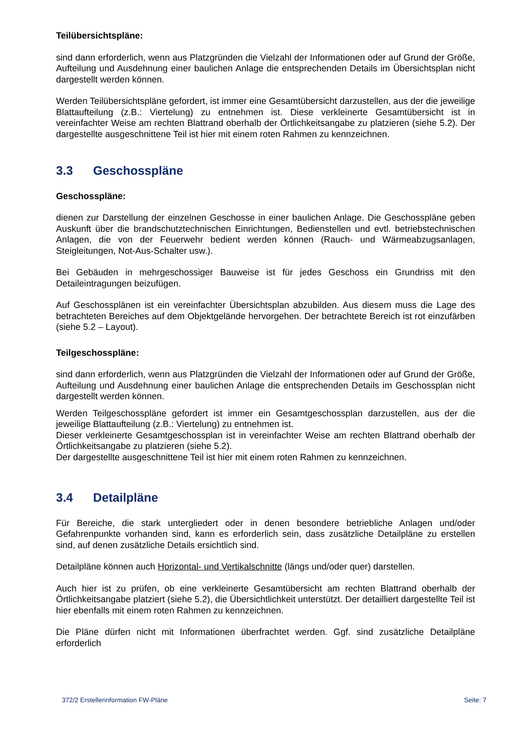Teilübersichtspläne:
sind dann erforderlich, wenn aus Platzgründen die Vielzahl der Informationen oder auf Grund der Größe, Aufteilung und Ausdehnung einer baulichen Anlage die entsprechenden Details im Übersichtsplan nicht dargestellt werden können.
Werden Teilübersichtspläne gefordert, ist immer eine Gesamtübersicht darzustellen, aus der die jeweilige Blattaufteilung (z.B.: Viertelung) zu entnehmen ist. Diese verkleinerte Gesamtübersicht ist in vereinfachter Weise am rechten Blattrand oberhalb der Örtlichkeitsangabe zu platzieren (siehe 5.2). Der dargestellte ausgeschnittene Teil ist hier mit einem roten Rahmen zu kennzeichnen.
3.3 Geschosspläne
Geschosspläne:
dienen zur Darstellung der einzelnen Geschosse in einer baulichen Anlage. Die Geschosspläne geben Auskunft über die brandschutztechnischen Einrichtungen, Bedienstellen und evtl. betriebstechnischen Anlagen, die von der Feuerwehr bedient werden können (Rauch- und Wärmeabzugsanlagen, Steigleitungen, Not-Aus-Schalter usw.).
Bei Gebäuden in mehrgeschossiger Bauweise ist für jedes Geschoss ein Grundriss mit den Detaileintragungen beizufügen.
Auf Geschossplänen ist ein vereinfachter Übersichtsplan abzubilden. Aus diesem muss die Lage des betrachteten Bereiches auf dem Objektgelände hervorgehen. Der betrachtete Bereich ist rot einzufärben (siehe 5.2 – Layout).
Teilgeschosspläne:
sind dann erforderlich, wenn aus Platzgründen die Vielzahl der Informationen oder auf Grund der Größe, Aufteilung und Ausdehnung einer baulichen Anlage die entsprechenden Details im Geschossplan nicht dargestellt werden können.
Werden Teilgeschosspläne gefordert ist immer ein Gesamtgeschossplan darzustellen, aus der die jeweilige Blattaufteilung (z.B.: Viertelung) zu entnehmen ist.
Dieser verkleinerte Gesamtgeschossplan ist in vereinfachter Weise am rechten Blattrand oberhalb der Örtlichkeitsangabe zu platzieren (siehe 5.2).
Der dargestellte ausgeschnittene Teil ist hier mit einem roten Rahmen zu kennzeichnen.
3.4 Detailpläne
Für Bereiche, die stark untergliedert oder in denen besondere betriebliche Anlagen und/oder Gefahrenpunkte vorhanden sind, kann es erforderlich sein, dass zusätzliche Detailpläne zu erstellen sind, auf denen zusätzliche Details ersichtlich sind.
Detailpläne können auch Horizontal- und Vertikalschnitte (längs und/oder quer) darstellen.
Auch hier ist zu prüfen, ob eine verkleinerte Gesamtübersicht am rechten Blattrand oberhalb der Örtlichkeitsangabe platziert (siehe 5.2), die Übersichtlichkeit unterstützt. Der detailliert dargestellte Teil ist hier ebenfalls mit einem roten Rahmen zu kennzeichnen.
Die Pläne dürfen nicht mit Informationen überfrachtet werden. Ggf. sind zusätzliche Detailpläne erforderlich
372/2 Erstellerinformation FW-Pläne Seite: 7